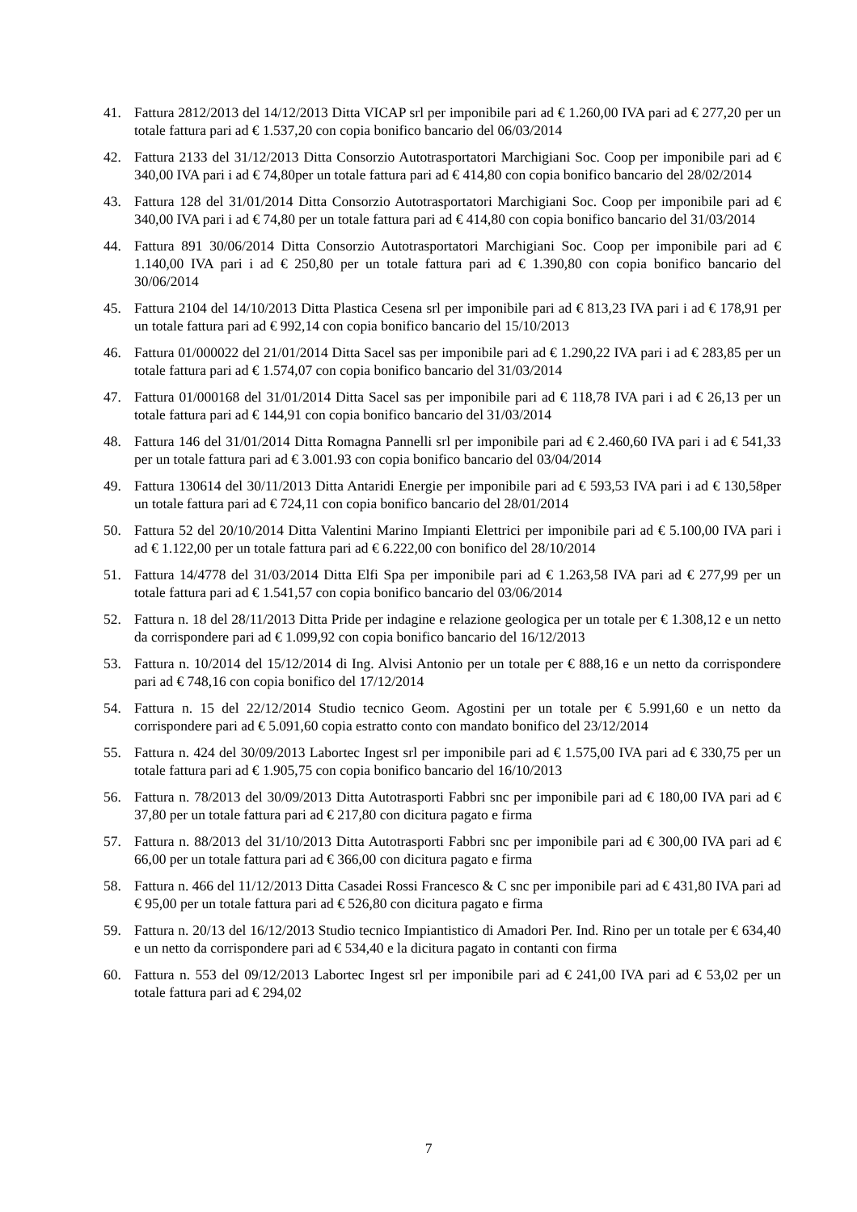41. Fattura 2812/2013 del 14/12/2013 Ditta VICAP srl per imponibile pari ad € 1.260,00 IVA pari ad € 277,20 per un totale fattura pari ad € 1.537,20 con copia bonifico bancario del 06/03/2014
42. Fattura 2133 del 31/12/2013 Ditta Consorzio Autotrasportatori Marchigiani Soc. Coop per imponibile pari ad € 340,00 IVA pari i ad € 74,80per un totale fattura pari ad € 414,80 con copia bonifico bancario del 28/02/2014
43. Fattura 128 del 31/01/2014 Ditta Consorzio Autotrasportatori Marchigiani Soc. Coop per imponibile pari ad € 340,00 IVA pari i ad € 74,80 per un totale fattura pari ad € 414,80 con copia bonifico bancario del 31/03/2014
44. Fattura 891 30/06/2014 Ditta Consorzio Autotrasportatori Marchigiani Soc. Coop per imponibile pari ad € 1.140,00 IVA pari i ad € 250,80 per un totale fattura pari ad € 1.390,80 con copia bonifico bancario del 30/06/2014
45. Fattura 2104 del 14/10/2013 Ditta Plastica Cesena srl per imponibile pari ad € 813,23 IVA pari i ad € 178,91 per un totale fattura pari ad € 992,14 con copia bonifico bancario del 15/10/2013
46. Fattura 01/000022 del 21/01/2014 Ditta Sacel sas per imponibile pari ad € 1.290,22 IVA pari i ad € 283,85 per un totale fattura pari ad € 1.574,07 con copia bonifico bancario del 31/03/2014
47. Fattura 01/000168 del 31/01/2014 Ditta Sacel sas per imponibile pari ad € 118,78 IVA pari i ad € 26,13 per un totale fattura pari ad € 144,91 con copia bonifico bancario del 31/03/2014
48. Fattura 146 del 31/01/2014 Ditta Romagna Pannelli srl per imponibile pari ad € 2.460,60 IVA pari i ad € 541,33 per un totale fattura pari ad € 3.001.93 con copia bonifico bancario del 03/04/2014
49. Fattura 130614 del 30/11/2013 Ditta Antaridi Energie per imponibile pari ad € 593,53 IVA pari i ad € 130,58per un totale fattura pari ad € 724,11 con copia bonifico bancario del 28/01/2014
50. Fattura 52 del 20/10/2014 Ditta Valentini Marino Impianti Elettrici per imponibile pari ad € 5.100,00 IVA pari i ad € 1.122,00 per un totale fattura pari ad € 6.222,00 con bonifico del 28/10/2014
51. Fattura 14/4778 del 31/03/2014 Ditta Elfi Spa per imponibile pari ad € 1.263,58 IVA pari ad € 277,99 per un totale fattura pari ad € 1.541,57 con copia bonifico bancario del 03/06/2014
52. Fattura n. 18 del 28/11/2013 Ditta Pride per indagine e relazione geologica per un totale per € 1.308,12 e un netto da corrispondere pari ad € 1.099,92 con copia bonifico bancario del 16/12/2013
53. Fattura n. 10/2014 del 15/12/2014 di Ing. Alvisi Antonio per un totale per € 888,16 e un netto da corrispondere pari ad € 748,16 con copia bonifico del 17/12/2014
54. Fattura n. 15 del 22/12/2014 Studio tecnico Geom. Agostini per un totale per € 5.991,60 e un netto da corrispondere pari ad € 5.091,60 copia estratto conto con mandato bonifico del 23/12/2014
55. Fattura n. 424 del 30/09/2013 Labortec Ingest srl per imponibile pari ad € 1.575,00 IVA pari ad € 330,75 per un totale fattura pari ad € 1.905,75 con copia bonifico bancario del 16/10/2013
56. Fattura n. 78/2013 del 30/09/2013 Ditta Autotrasporti Fabbri snc per imponibile pari ad € 180,00 IVA pari ad € 37,80 per un totale fattura pari ad € 217,80 con dicitura pagato e firma
57. Fattura n. 88/2013 del 31/10/2013 Ditta Autotrasporti Fabbri snc per imponibile pari ad € 300,00 IVA pari ad € 66,00 per un totale fattura pari ad € 366,00 con dicitura pagato e firma
58. Fattura n. 466 del 11/12/2013 Ditta Casadei Rossi Francesco & C snc per imponibile pari ad € 431,80 IVA pari ad € 95,00 per un totale fattura pari ad € 526,80 con dicitura pagato e firma
59. Fattura n. 20/13 del 16/12/2013 Studio tecnico Impiantistico di Amadori Per. Ind. Rino per un totale per € 634,40 e un netto da corrispondere pari ad € 534,40 e la dicitura pagato in contanti con firma
60. Fattura n. 553 del 09/12/2013 Labortec Ingest srl per imponibile pari ad € 241,00 IVA pari ad € 53,02 per un totale fattura pari ad € 294,02
7